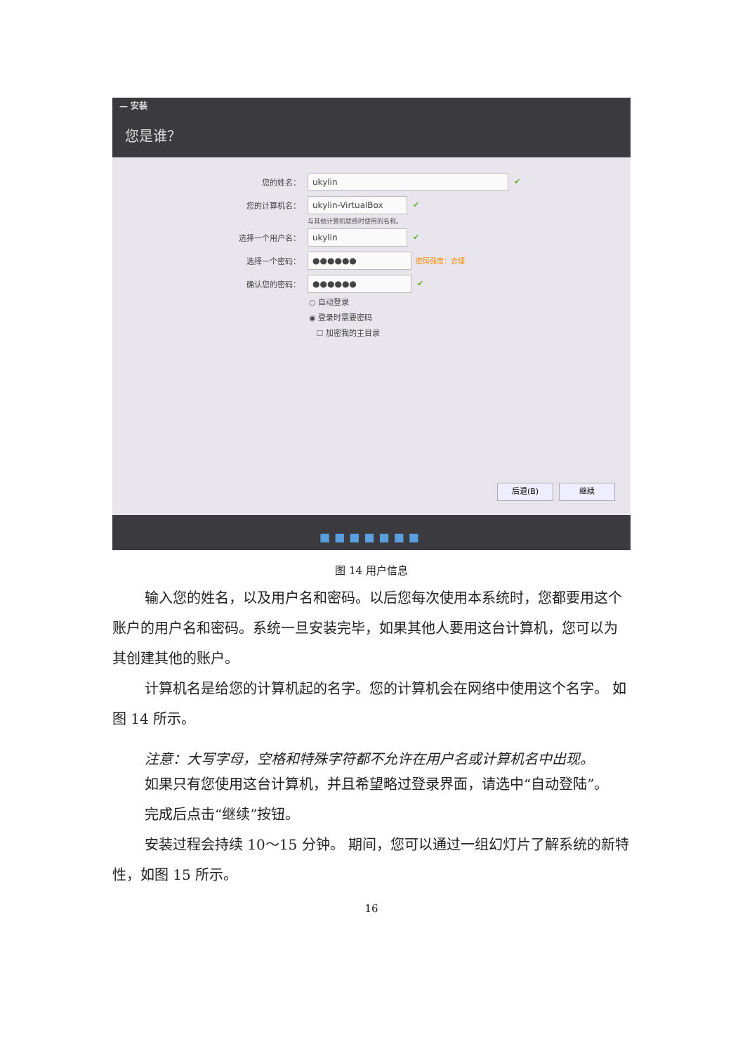— 安装
您是谁？
您的姓名： ukylin ✔
您的计算机名： ukylin-VirtualBox ✔
与其他计算机联络时使用的名称。
选择一个用户名： ukylin ✔
选择一个密码： ●●●●●● 密码强度：合理
确认您的密码： ●●●●●● ✔
○ 自动登录
◉ 登录时需要密码
☐ 加密我的主目录
后退(B) 继续
■■■■■■■
图 14 用户信息
输入您的姓名，以及用户名和密码。以后您每次使用本系统时，您都要用这个账户的用户名和密码。系统一旦安装完毕，如果其他人要用这台计算机，您可以为其创建其他的账户。
计算机名是给您的计算机起的名字。您的计算机会在网络中使用这个名字。 如图 14 所示。
注意：大写字母，空格和特殊字符都不允许在用户名或计算机名中出现。
如果只有您使用这台计算机，并且希望略过登录界面，请选中“自动登陆”。
完成后点击“继续”按钮。
安装过程会持续 10～15 分钟。 期间，您可以通过一组幻灯片了解系统的新特性，如图 15 所示。
16